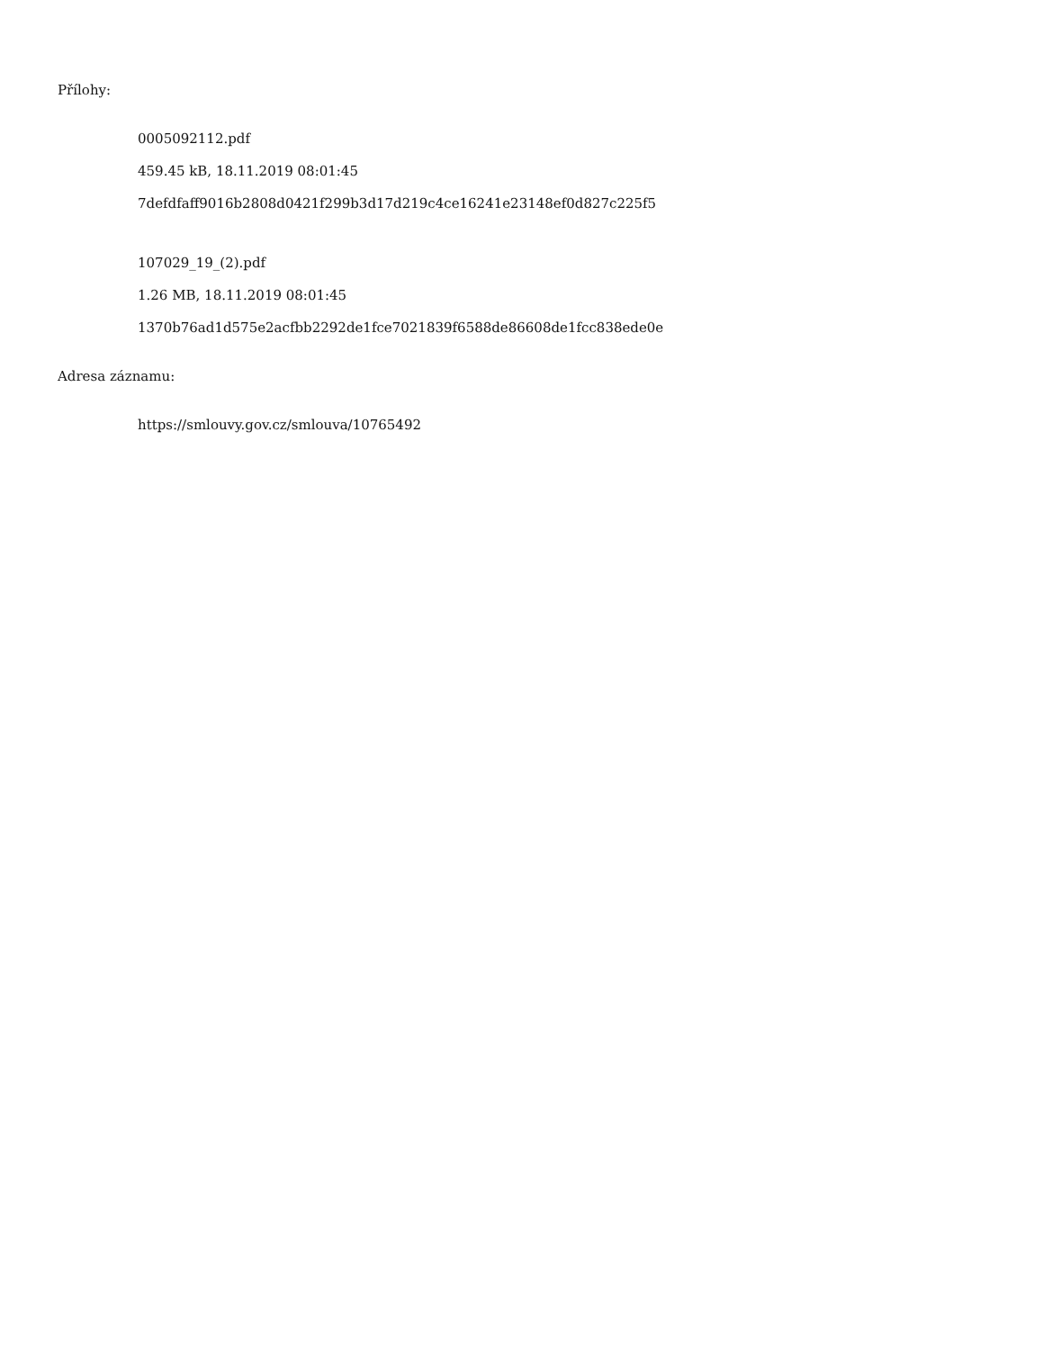Přílohy:
0005092112.pdf
459.45 kB, 18.11.2019 08:01:45
7defdfaff9016b2808d0421f299b3d17d219c4ce16241e23148ef0d827c225f5
107029_19_(2).pdf
1.26 MB, 18.11.2019 08:01:45
1370b76ad1d575e2acfbb2292de1fce7021839f6588de86608de1fcc838ede0e
Adresa záznamu:
https://smlouvy.gov.cz/smlouva/10765492